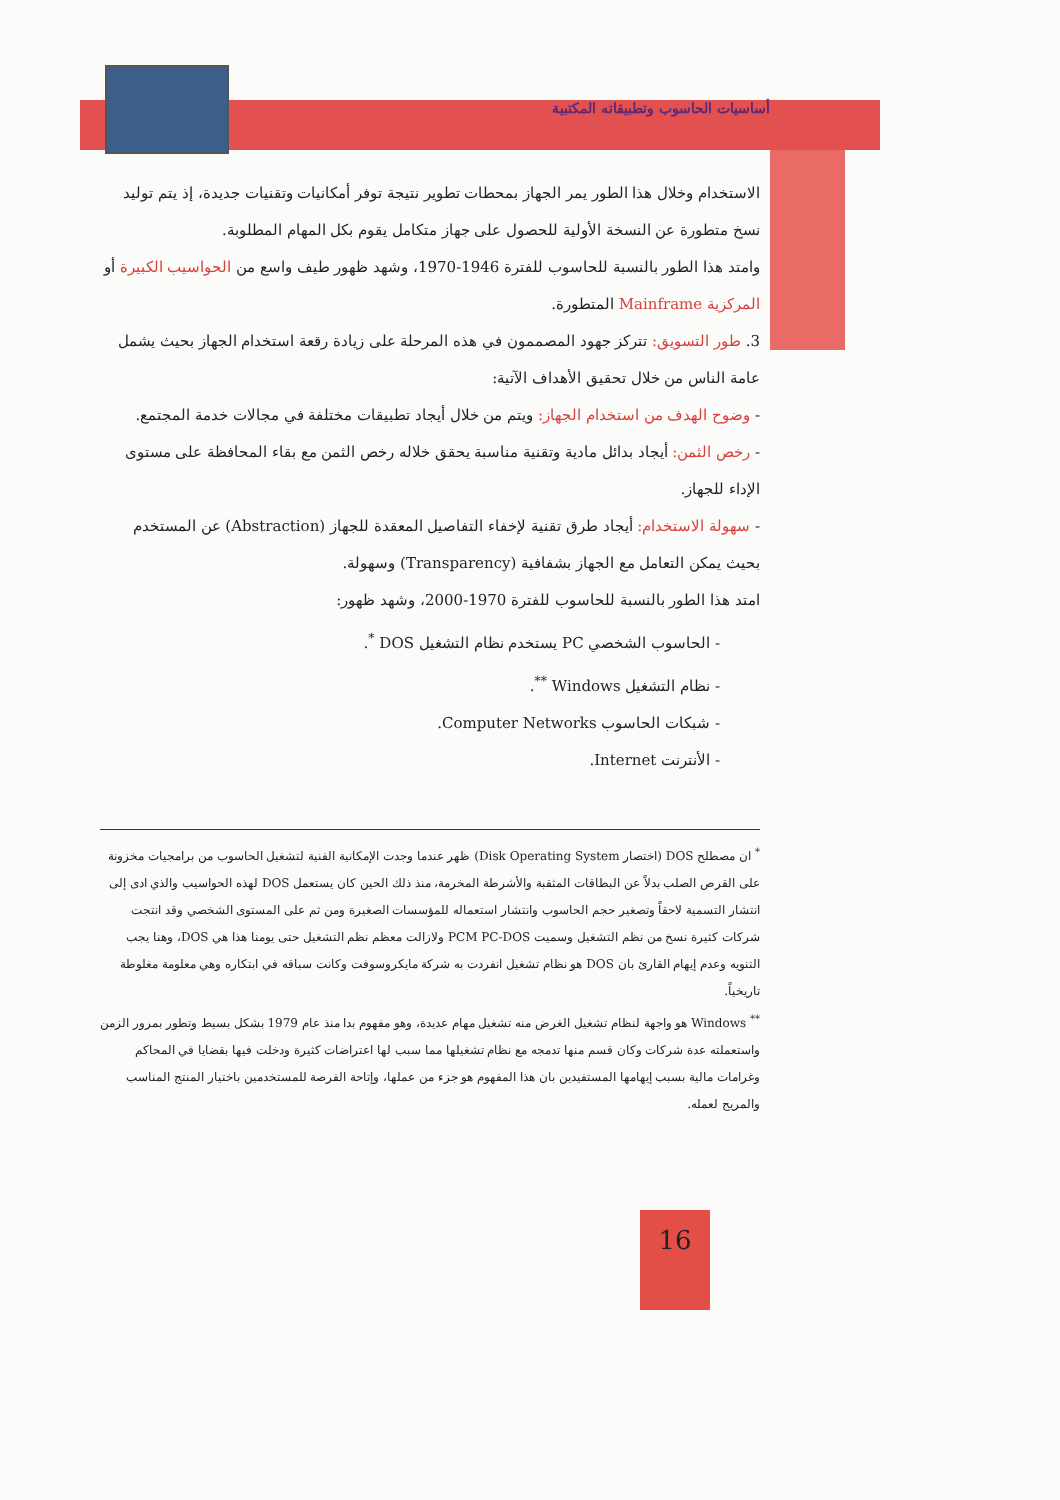أساسيات الحاسوب وتطبيقاته المكتبية
الاستخدام وخلال هذا الطور يمر الجهاز بمحطات تطوير نتيجة توفر أمكانيات وتقنيات جديدة، إذ يتم توليد نسخ متطورة عن النسخة الأولية للحصول على جهاز متكامل يقوم بكل المهام المطلوبة.
وامتد هذا الطور بالنسبة للحاسوب للفترة 1946-1970، وشهد ظهور طيف واسع من الحواسيب الكبيرة أو المركزية Mainframe المتطورة.
3. طور التسويق: تتركز جهود المصممون في هذه المرحلة على زيادة رقعة استخدام الجهاز بحيث يشمل عامة الناس من خلال تحقيق الأهداف الآتية:
- وضوح الهدف من استخدام الجهاز: ويتم من خلال أيجاد تطبيقات مختلفة في مجالات خدمة المجتمع.
- رخص الثمن: أيجاد بدائل مادية وتقنية مناسبة يحقق خلاله رخص الثمن مع بقاء المحافظة على مستوى الإداء للجهاز.
- سهولة الاستخدام: أيجاد طرق تقنية لإخفاء التفاصيل المعقدة للجهاز (Abstraction) عن المستخدم بحيث يمكن التعامل مع الجهاز بشفافية (Transparency) وسهولة.
امتد هذا الطور بالنسبة للحاسوب للفترة 1970-2000، وشهد ظهور:
- الحاسوب الشخصي PC يستخدم نظام التشغيل DOS <sup>*</sup>.
- نظام التشغيل Windows <sup>**</sup>.
- شبكات الحاسوب Computer Networks.
- الأنترنت Internet.
<sup>*</sup> ان مصطلح DOS (اختصار Disk Operating System) ظهر عندما وجدت الإمكانية الفنية لتشغيل الحاسوب من برامجيات مخزونة على القرص الصلب بدلاً عن البطاقات المثقبة والأشرطة المخرمة، منذ ذلك الحين كان يستعمل DOS لهذه الحواسيب والذي ادى إلى انتشار التسمية لاحقاً وتصغير حجم الحاسوب وانتشار استعماله للمؤسسات الصغيرة ومن ثم على المستوى الشخصي وقد انتجت شركات كثيرة نسخ من نظم التشغيل وسميت PCM PC-DOS ولازالت معظم نظم التشغيل حتى يومنا هذا هي DOS، وهنا يجب التنويه وعدم إيهام القارئ بان DOS هو نظام تشغيل انفردت به شركة مايكروسوفت وكانت سباقه في ابتكاره وهي معلومة مغلوطة تاريخياً.
<sup>**</sup> Windows هو واجهة لنظام تشغيل الغرض منه تشغيل مهام عديدة، وهو مفهوم بدا منذ عام 1979 بشكل بسيط وتطور بمرور الزمن واستعملته عدة شركات وكان قسم منها تدمجه مع نظام تشغيلها مما سبب لها اعتراضات كثيرة ودخلت فيها بقضايا في المحاكم وغرامات مالية بسبب إيهامها المستفيدين بان هذا المفهوم هو جزء من عملها، وإتاحة الفرصة للمستخدمين باختيار المنتج المناسب والمريح لعمله.
16